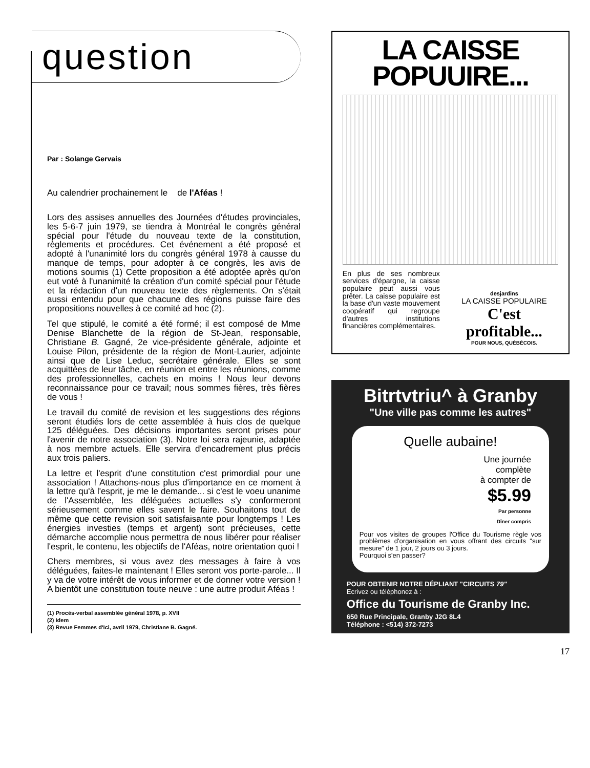question
Par : Solange Gervais
Au calendrier prochainement le de l'Aféas !
Lors des assises annuelles des Journées d'études provinciales, les 5-6-7 juin 1979, se tiendra à Montréal le congrès général spécial pour l'étude du nouveau texte de la constitution, règlements et procédures. Cet événement a été proposé et adopté à l'unanimité lors du congrès général 1978 à causse du manque de temps, pour adopter à ce congrès, les avis de motions soumis (1) Cette proposition a été adoptée après qu'on eut voté à l'unanimité la création d'un comité spécial pour l'étude et la rédaction d'un nouveau texte des règlements. On s'était aussi entendu pour que chacune des régions puisse faire des propositions nouvelles à ce comité ad hoc (2).
Tel que stipulé, le comité a été formé; il est composé de Mme Denise Blanchette de la région de St-Jean, responsable, Christiane B. Gagné, 2e vice-présidente générale, adjointe et Louise Pilon, présidente de la région de Mont-Laurier, adjointe ainsi que de Lise Leduc, secrétaire générale. Elles se sont acquittées de leur tâche, en réunion et entre les réunions, comme des professionnelles, cachets en moins ! Nous leur devons reconnaissance pour ce travail; nous sommes fières, très fières de vous !
Le travail du comité de revision et les suggestions des régions seront étudiés lors de cette assemblée à huis clos de quelque 125 déléguées. Des décisions importantes seront prises pour l'avenir de notre association (3). Notre loi sera rajeunie, adaptée à nos membre actuels. Elle servira d'encadrement plus précis aux trois paliers.
La lettre et l'esprit d'une constitution c'est primordial pour une association ! Attachons-nous plus d'importance en ce moment à la lettre qu'à l'esprit, je me le demande... si c'est le voeu unanime de l'Assemblée, les déléguées actuelles s'y conformeront sérieusement comme elles savent le faire. Souhaitons tout de même que cette revision soit satisfaisante pour longtemps ! Les énergies investies (temps et argent) sont précieuses, cette démarche accomplie nous permettra de nous libérer pour réaliser l'esprit, le contenu, les objectifs de l'Aféas, notre orientation quoi !
Chers membres, si vous avez des messages à faire à vos déléguées, faites-le maintenant ! Elles seront vos porte-parole... Il y va de votre intérêt de vous informer et de donner votre version ! A bientôt une constitution toute neuve : une autre produit Aféas !
(1) Procès-verbal assemblée général 1978, p. XVII
(2) Idem
(3) Revue Femmes d'Ici, avril 1979, Christiane B. Gagné.
LA CAISSE
POPUUIRE...
En plus de ses nombreux services d'épargne, la caisse populaire peut aussi vous prêter. La caisse populaire est la base d'un vaste mouvement coopératif qui regroupe d'autres institutions financières complémentaires.
desjardins
LA CAISSE POPULAIRE
C'est profitable...
POUR NOUS, QUÉBÉCOIS.
Bitrtvtriu^ à Granby
"Une ville pas comme les autres"
Quelle aubaine!
Une journée
complète
à compter de
$5.99
Par personne
Dîner compris
Pour vos visites de groupes l'Office du Tourisme règle vos problèmes d'organisation en vous offrant des circuits "sur mesure" de 1 jour, 2 jours ou 3 jours.
Pourquoi s'en passer?
POUR OBTENIR NOTRE DÉPLIANT "CIRCUITS 79"
Ecrivez ou téléphonez à :
Office du Tourisme de Granby Inc.
650 Rue Principale, Granby J2G 8L4
Téléphone : <514) 372-7273
17